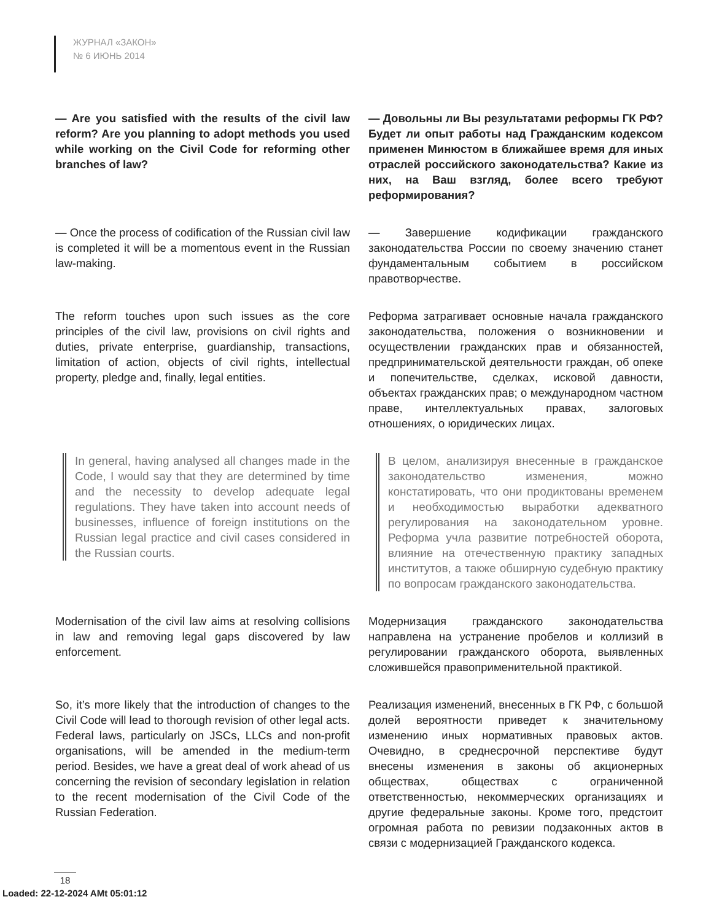ЖУРНАЛ «ЗАКОН»
№ 6 ИЮНЬ 2014
— Are you satisfied with the results of the civil law reform? Are you planning to adopt methods you used while working on the Civil Code for reforming other branches of law?
— Довольны ли Вы результатами реформы ГК РФ? Будет ли опыт работы над Гражданским кодексом применен Минюстом в ближайшее время для иных отраслей российского законодательства? Какие из них, на Ваш взгляд, более всего требуют реформирования?
— Once the process of codification of the Russian civil law is completed it will be a momentous event in the Russian law-making.
— Завершение кодификации гражданского законодательства России по своему значению станет фундаментальным событием в российском правотворчестве.
The reform touches upon such issues as the core principles of the civil law, provisions on civil rights and duties, private enterprise, guardianship, transactions, limitation of action, objects of civil rights, intellectual property, pledge and, finally, legal entities.
Реформа затрагивает основные начала гражданского законодательства, положения о возникновении и осуществлении гражданских прав и обязанностей, предпринимательской деятельности граждан, об опеке и попечительстве, сделках, исковой давности, объектах гражданских прав; о международном частном праве, интеллектуальных правах, залоговых отношениях, о юридических лицах.
In general, having analysed all changes made in the Code, I would say that they are determined by time and the necessity to develop adequate legal regulations. They have taken into account needs of businesses, influence of foreign institutions on the Russian legal practice and civil cases considered in the Russian courts.
В целом, анализируя внесенные в гражданское законодательство изменения, можно констатировать, что они продиктованы временем и необходимостью выработки адекватного регулирования на законодательном уровне. Реформа учла развитие потребностей оборота, влияние на отечественную практику западных институтов, а также обширную судебную практику по вопросам гражданского законодательства.
Modernisation of the civil law aims at resolving collisions in law and removing legal gaps discovered by law enforcement.
Модернизация гражданского законодательства направлена на устранение пробелов и коллизий в регулировании гражданского оборота, выявленных сложившейся правоприменительной практикой.
So, it’s more likely that the introduction of changes to the Civil Code will lead to thorough revision of other legal acts. Federal laws, particularly on JSCs, LLCs and non-profit organisations, will be amended in the medium-term period. Besides, we have a great deal of work ahead of us concerning the revision of secondary legislation in relation to the recent modernisation of the Civil Code of the Russian Federation.
Реализация изменений, внесенных в ГК РФ, с большой долей вероятности приведет к значительному изменению иных нормативных правовых актов. Очевидно, в среднесрочной перспективе будут внесены изменения в законы об акционерных обществах, обществах с ограниченной ответственностью, некоммерческих организациях и другие федеральные законы. Кроме того, предстоит огромная работа по ревизии подзаконных актов в связи с модернизацией Гражданского кодекса.
18
Loaded: 22-12-2024 AMt 05:01:12